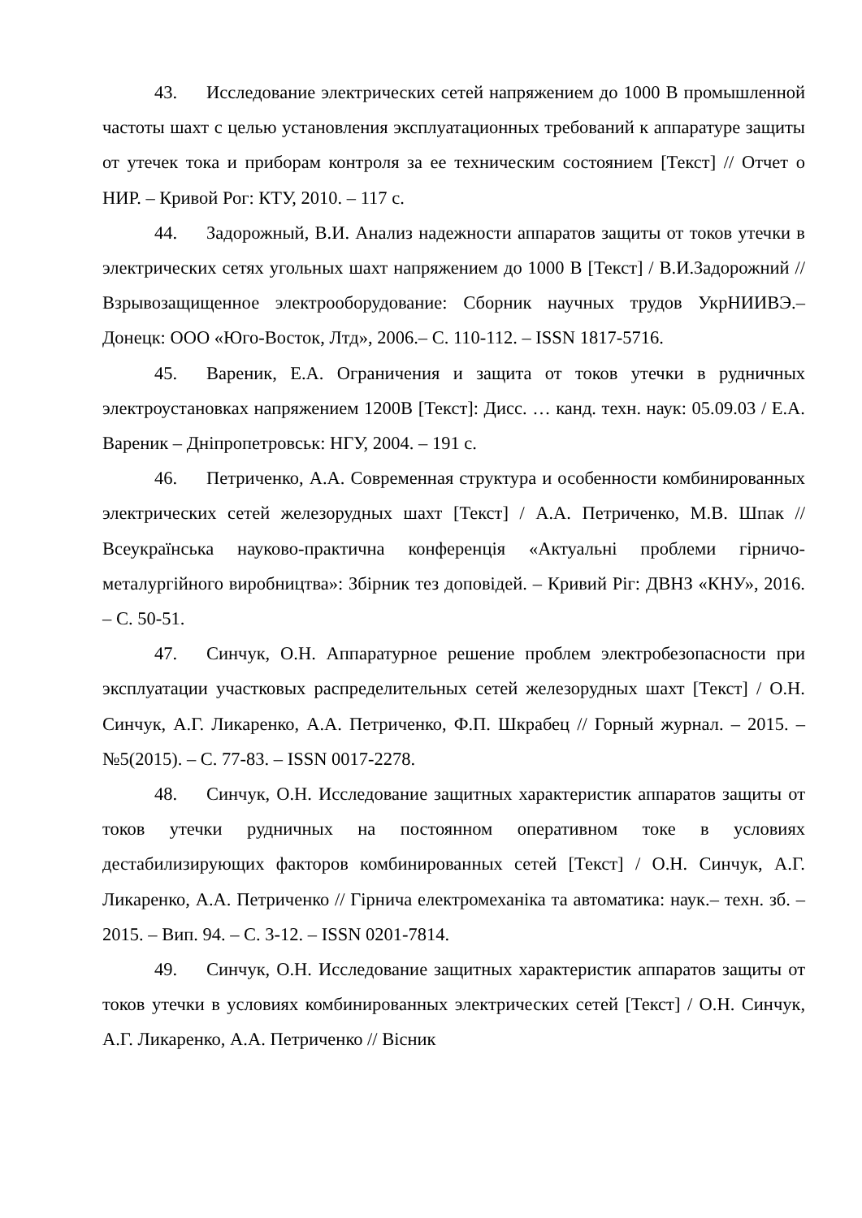43. Исследование электрических сетей напряжением до 1000 В промышленной частоты шахт с целью установления эксплуатационных требований к аппаратуре защиты от утечек тока и приборам контроля за ее техническим состоянием [Текст] // Отчет о НИР. – Кривой Рог: КТУ, 2010. – 117 с.
44. Задорожный, В.И. Анализ надежности аппаратов защиты от токов утечки в электрических сетях угольных шахт напряжением до 1000 В [Текст] / В.И.Задорожний // Взрывозащищенное электрооборудование: Сборник научных трудов УкрНИИВЭ.– Донецк: ООО «Юго-Восток, Лтд», 2006.– С. 110-112. – ISSN 1817-5716.
45. Вареник, Е.А. Ограничения и защита от токов утечки в рудничных электроустановках напряжением 1200В [Текст]: Дисс. … канд. техн. наук: 05.09.03 / Е.А. Вареник – Дніпропетровськ: НГУ, 2004. – 191 с.
46. Петриченко, А.А. Современная структура и особенности комбинированных электрических сетей железорудных шахт [Текст] / А.А. Петриченко, М.В. Шпак // Всеукраїнська науково-практична конференція «Актуальні проблеми гірничо-металургійного виробництва»: Збірник тез доповідей. – Кривий Ріг: ДВНЗ «КНУ», 2016. – С. 50-51.
47. Синчук, О.Н. Аппаратурное решение проблем электробезопасности при эксплуатации участковых распределительных сетей железорудных шахт [Текст] / О.Н. Синчук, А.Г. Ликаренко, А.А. Петриченко, Ф.П. Шкрабец // Горный журнал. – 2015. – №5(2015). – С. 77-83. – ISSN 0017-2278.
48. Синчук, О.Н. Исследование защитных характеристик аппаратов защиты от токов утечки рудничных на постоянном оперативном токе в условиях дестабилизирующих факторов комбинированных сетей [Текст] / О.Н. Синчук, А.Г. Ликаренко, А.А. Петриченко // Гірнича електромеханіка та автоматика: наук.– техн. зб. – 2015. – Вип. 94. – С. 3-12. – ISSN 0201-7814.
49. Синчук, О.Н. Исследование защитных характеристик аппаратов защиты от токов утечки в условиях комбинированных электрических сетей [Текст] / О.Н. Синчук, А.Г. Ликаренко, А.А. Петриченко // Вісник